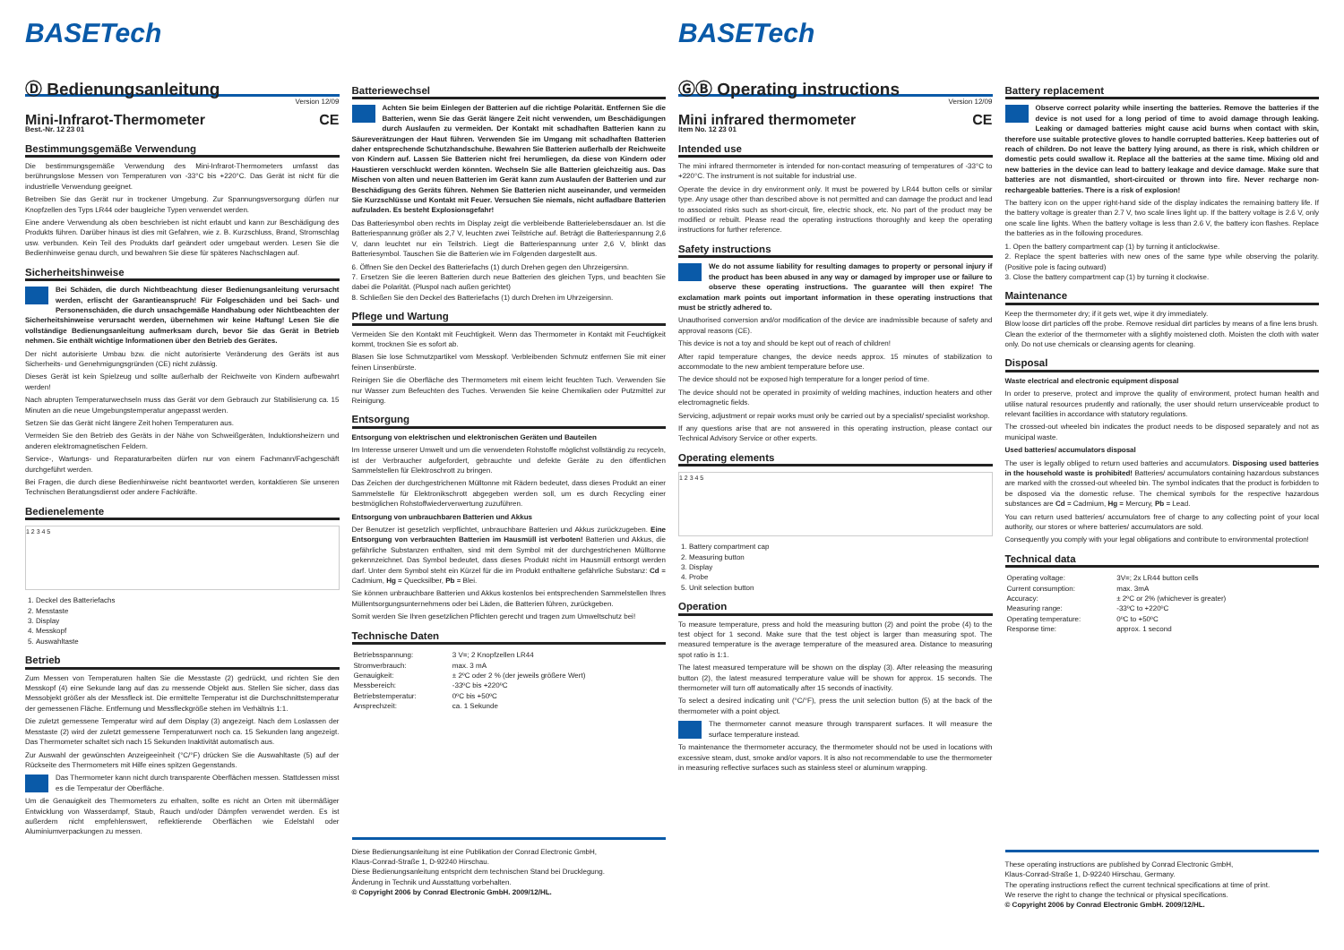BASETech
Ⓓ Bedienungsanleitung
Version 12/09
Mini-Infrarot-Thermometer CE
Best.-Nr. 12 23 01
Bestimmungsgemäße Verwendung
Die bestimmungsgemäße Verwendung des Mini-Infrarot-Thermometers umfasst das berührungslose Messen von Temperaturen von -33°C bis +220°C. Das Gerät ist nicht für die industrielle Verwendung geeignet.
Betreiben Sie das Gerät nur in trockener Umgebung. Zur Spannungsversorgung dürfen nur Knopfzellen des Typs LR44 oder baugleiche Typen verwendet werden.
Eine andere Verwendung als oben beschrieben ist nicht erlaubt und kann zur Beschädigung des Produkts führen. Darüber hinaus ist dies mit Gefahren, wie z. B. Kurzschluss, Brand, Stromschlag usw. verbunden. Kein Teil des Produkts darf geändert oder umgebaut werden. Lesen Sie die Bedienhinweise genau durch, und bewahren Sie diese für späteres Nachschlagen auf.
Sicherheitshinweise
Bei Schäden, die durch Nichtbeachtung dieser Bedienungsanleitung verursacht werden, erlischt der Garantieanspruch! Für Folgeschäden und bei Sach- und Personenschäden, die durch unsachgemäße Handhabung oder Nichtbeachten der Sicherheitshinweise verursacht werden, übernehmen wir keine Haftung! Lesen Sie die vollständige Bedienungsanleitung aufmerksam durch, bevor Sie das Gerät in Betrieb nehmen. Sie enthält wichtige Informationen über den Betrieb des Gerätes.
Der nicht autorisierte Umbau bzw. die nicht autorisierte Veränderung des Geräts ist aus Sicherheits- und Genehmigungsgründen (CE) nicht zulässig.
Dieses Gerät ist kein Spielzeug und sollte außerhalb der Reichweite von Kindern aufbewahrt werden!
Nach abrupten Temperaturwechseln muss das Gerät vor dem Gebrauch zur Stabilisierung ca. 15 Minuten an die neue Umgebungstemperatur angepasst werden.
Setzen Sie das Gerät nicht längere Zeit hohen Temperaturen aus.
Vermeiden Sie den Betrieb des Geräts in der Nähe von Schweißgeräten, Induktionsheizern und anderen elektromagnetischen Feldern.
Service-, Wartungs- und Reparaturarbeiten dürfen nur von einem Fachmann/Fachgeschäft durchgeführt werden.
Bei Fragen, die durch diese Bedienhinweise nicht beantwortet werden, kontaktieren Sie unseren Technischen Beratungsdienst oder andere Fachkräfte.
Bedienelemente
1 2 3 4 5
1. Deckel des Batteriefachs
2. Messtaste
3. Display
4. Messkopf
5. Auswahltaste
Betrieb
Zum Messen von Temperaturen halten Sie die Messtaste (2) gedrückt, und richten Sie den Messkopf (4) eine Sekunde lang auf das zu messende Objekt aus. Stellen Sie sicher, dass das Messobjekt größer als der Messfleck ist. Die ermittelte Temperatur ist die Durchschnittstemperatur der gemessenen Fläche. Entfernung und Messfleckgröße stehen im Verhältnis 1:1.
Die zuletzt gemessene Temperatur wird auf dem Display (3) angezeigt. Nach dem Loslassen der Messtaste (2) wird der zuletzt gemessene Temperaturwert noch ca. 15 Sekunden lang angezeigt. Das Thermometer schaltet sich nach 15 Sekunden Inaktivität automatisch aus.
Zur Auswahl der gewünschten Anzeigeeinheit (°C/°F) drücken Sie die Auswahltaste (5) auf der Rückseite des Thermometers mit Hilfe eines spitzen Gegenstands.
Das Thermometer kann nicht durch transparente Oberflächen messen. Stattdessen misst es die Temperatur der Oberfläche.
Um die Genauigkeit des Thermometers zu erhalten, sollte es nicht an Orten mit übermäßiger Entwicklung von Wasserdampf, Staub, Rauch und/oder Dämpfen verwendet werden. Es ist außerdem nicht empfehlenswert, reflektierende Oberflächen wie Edelstahl oder Aluminiumverpackungen zu messen.
Batteriewechsel
Achten Sie beim Einlegen der Batterien auf die richtige Polarität. Entfernen Sie die Batterien, wenn Sie das Gerät längere Zeit nicht verwenden, um Beschädigungen durch Auslaufen zu vermeiden. Der Kontakt mit schadhaften Batterien kann zu Säureverätzungen der Haut führen. Verwenden Sie im Umgang mit schadhaften Batterien daher entsprechende Schutzhandschuhe. Bewahren Sie Batterien außerhalb der Reichweite von Kindern auf. Lassen Sie Batterien nicht frei herumliegen, da diese von Kindern oder Haustieren verschluckt werden könnten. Wechseln Sie alle Batterien gleichzeitig aus. Das Mischen von alten und neuen Batterien im Gerät kann zum Auslaufen der Batterien und zur Beschädigung des Geräts führen. Nehmen Sie Batterien nicht auseinander, und vermeiden Sie Kurzschlüsse und Kontakt mit Feuer. Versuchen Sie niemals, nicht aufladbare Batterien aufzuladen. Es besteht Explosionsgefahr!
Das Batteriesymbol oben rechts im Display zeigt die verbleibende Batterielebensdauer an. Ist die Batteriespannung größer als 2,7 V, leuchten zwei Teilstriche auf. Beträgt die Batteriespannung 2,6 V, dann leuchtet nur ein Teilstrich. Liegt die Batteriespannung unter 2,6 V, blinkt das Batteriesymbol. Tauschen Sie die Batterien wie im Folgenden dargestellt aus.
6. Öffnen Sie den Deckel des Batteriefachs (1) durch Drehen gegen den Uhrzeigersinn.
7. Ersetzen Sie die leeren Batterien durch neue Batterien des gleichen Typs, und beachten Sie dabei die Polarität. (Pluspol nach außen gerichtet)
8. Schließen Sie den Deckel des Batteriefachs (1) durch Drehen im Uhrzeigersinn.
Pflege und Wartung
Vermeiden Sie den Kontakt mit Feuchtigkeit. Wenn das Thermometer in Kontakt mit Feuchtigkeit kommt, trocknen Sie es sofort ab.
Blasen Sie lose Schmutzpartikel vom Messkopf. Verbleibenden Schmutz entfernen Sie mit einer feinen Linsenbürste.
Reinigen Sie die Oberfläche des Thermometers mit einem leicht feuchten Tuch. Verwenden Sie nur Wasser zum Befeuchten des Tuches. Verwenden Sie keine Chemikalien oder Putzmittel zur Reinigung.
Entsorgung
Entsorgung von elektrischen und elektronischen Geräten und Bauteilen
Im Interesse unserer Umwelt und um die verwendeten Rohstoffe möglichst vollständig zu recyceln, ist der Verbraucher aufgefordert, gebrauchte und defekte Geräte zu den öffentlichen Sammelstellen für Elektroschrott zu bringen.
Das Zeichen der durchgestrichenen Mülltonne mit Rädern bedeutet, dass dieses Produkt an einer Sammelstelle für Elektronikschrott abgegeben werden soll, um es durch Recycling einer bestmöglichen Rohstoffwiederverwertung zuzuführen.
Entsorgung von unbrauchbaren Batterien und Akkus
Der Benutzer ist gesetzlich verpflichtet, unbrauchbare Batterien und Akkus zurückzugeben. Eine Entsorgung von verbrauchten Batterien im Hausmüll ist verboten! Batterien und Akkus, die gefährliche Substanzen enthalten, sind mit dem Symbol mit der durchgestrichenen Mülltonne gekennzeichnet. Das Symbol bedeutet, dass dieses Produkt nicht im Hausmüll entsorgt werden darf. Unter dem Symbol steht ein Kürzel für die im Produkt enthaltene gefährliche Substanz: Cd = Cadmium, Hg = Quecksilber, Pb = Blei.
Sie können unbrauchbare Batterien und Akkus kostenlos bei entsprechenden Sammelstellen Ihres Müllentsorgungsunternehmens oder bei Läden, die Batterien führen, zurückgeben.
Somit werden Sie Ihren gesetzlichen Pflichten gerecht und tragen zum Umweltschutz bei!
Technische Daten
| Betriebsspannung: | 3 V=; 2 Knopfzellen LR44 |
| Stromverbrauch: | max. 3 mA |
| Genauigkeit: | ± 2ºC oder 2 % (der jeweils größere Wert) |
| Messbereich: | -33ºC bis +220ºC |
| Betriebstemperatur: | 0ºC bis +50ºC |
| Ansprechzeit: | ca. 1 Sekunde |
Diese Bedienungsanleitung ist eine Publikation der Conrad Electronic GmbH,
Klaus-Conrad-Straße 1, D-92240 Hirschau.
Diese Bedienungsanleitung entspricht dem technischen Stand bei Drucklegung.
Änderung in Technik und Ausstattung vorbehalten.
© Copyright 2006 by Conrad Electronic GmbH. 2009/12/HL.
BASETech
ⒼⒷ Operating instructions
Version 12/09
Mini infrared thermometer CE
Item No. 12 23 01
Intended use
The mini infrared thermometer is intended for non-contact measuring of temperatures of -33°C to +220°C. The instrument is not suitable for industrial use.
Operate the device in dry environment only. It must be powered by LR44 button cells or similar type. Any usage other than described above is not permitted and can damage the product and lead to associated risks such as short-circuit, fire, electric shock, etc. No part of the product may be modified or rebuilt. Please read the operating instructions thoroughly and keep the operating instructions for further reference.
Safety instructions
We do not assume liability for resulting damages to property or personal injury if the product has been abused in any way or damaged by improper use or failure to observe these operating instructions. The guarantee will then expire! The exclamation mark points out important information in these operating instructions that must be strictly adhered to.
Unauthorised conversion and/or modification of the device are inadmissible because of safety and approval reasons (CE).
This device is not a toy and should be kept out of reach of children!
After rapid temperature changes, the device needs approx. 15 minutes of stabilization to accommodate to the new ambient temperature before use.
The device should not be exposed high temperature for a longer period of time.
The device should not be operated in proximity of welding machines, induction heaters and other electromagnetic fields.
Servicing, adjustment or repair works must only be carried out by a specialist/ specialist workshop.
If any questions arise that are not answered in this operating instruction, please contact our Technical Advisory Service or other experts.
Operating elements
1 2 3 4 5
1. Battery compartment cap
2. Measuring button
3. Display
4. Probe
5. Unit selection button
Operation
To measure temperature, press and hold the measuring button (2) and point the probe (4) to the test object for 1 second. Make sure that the test object is larger than measuring spot. The measured temperature is the average temperature of the measured area. Distance to measuring spot ratio is 1:1.
The latest measured temperature will be shown on the display (3). After releasing the measuring button (2), the latest measured temperature value will be shown for approx. 15 seconds. The thermometer will turn off automatically after 15 seconds of inactivity.
To select a desired indicating unit (°C/°F), press the unit selection button (5) at the back of the thermometer with a point object.
The thermometer cannot measure through transparent surfaces. It will measure the surface temperature instead.
To maintenance the thermometer accuracy, the thermometer should not be used in locations with excessive steam, dust, smoke and/or vapors. It is also not recommendable to use the thermometer in measuring reflective surfaces such as stainless steel or aluminum wrapping.
Battery replacement
Observe correct polarity while inserting the batteries. Remove the batteries if the device is not used for a long period of time to avoid damage through leaking. Leaking or damaged batteries might cause acid burns when contact with skin, therefore use suitable protective gloves to handle corrupted batteries. Keep batteries out of reach of children. Do not leave the battery lying around, as there is risk, which children or domestic pets could swallow it. Replace all the batteries at the same time. Mixing old and new batteries in the device can lead to battery leakage and device damage. Make sure that batteries are not dismantled, short-circuited or thrown into fire. Never recharge non-rechargeable batteries. There is a risk of explosion!
The battery icon on the upper right-hand side of the display indicates the remaining battery life. If the battery voltage is greater than 2.7 V, two scale lines light up. If the battery voltage is 2.6 V, only one scale line lights. When the battery voltage is less than 2.6 V, the battery icon flashes. Replace the batteries as in the following procedures.
1. Open the battery compartment cap (1) by turning it anticlockwise.
2. Replace the spent batteries with new ones of the same type while observing the polarity. (Positive pole is facing outward)
3. Close the battery compartment cap (1) by turning it clockwise.
Maintenance
Keep the thermometer dry; if it gets wet, wipe it dry immediately.
Blow loose dirt particles off the probe. Remove residual dirt particles by means of a fine lens brush.
Clean the exterior of the thermometer with a slightly moistened cloth. Moisten the cloth with water only. Do not use chemicals or cleansing agents for cleaning.
Disposal
Waste electrical and electronic equipment disposal
In order to preserve, protect and improve the quality of environment, protect human health and utilise natural resources prudently and rationally, the user should return unserviceable product to relevant facilities in accordance with statutory regulations.
The crossed-out wheeled bin indicates the product needs to be disposed separately and not as municipal waste.
Used batteries/ accumulators disposal
The user is legally obliged to return used batteries and accumulators. Disposing used batteries in the household waste is prohibited! Batteries/ accumulators containing hazardous substances are marked with the crossed-out wheeled bin. The symbol indicates that the product is forbidden to be disposed via the domestic refuse. The chemical symbols for the respective hazardous substances are Cd = Cadmium, Hg = Mercury, Pb = Lead.
You can return used batteries/ accumulators free of charge to any collecting point of your local authority, our stores or where batteries/ accumulators are sold.
Consequently you comply with your legal obligations and contribute to environmental protection!
Technical data
| Operating voltage: | 3V=; 2x LR44 button cells |
| Current consumption: | max. 3mA |
| Accuracy: | ± 2ºC or 2% (whichever is greater) |
| Measuring range: | -33ºC to +220ºC |
| Operating temperature: | 0ºC to +50ºC |
| Response time: | approx. 1 second |
These operating instructions are published by Conrad Electronic GmbH,
Klaus-Conrad-Straße 1, D-92240 Hirschau, Germany.
The operating instructions reflect the current technical specifications at time of print.
We reserve the right to change the technical or physical specifications.
© Copyright 2006 by Conrad Electronic GmbH. 2009/12/HL.